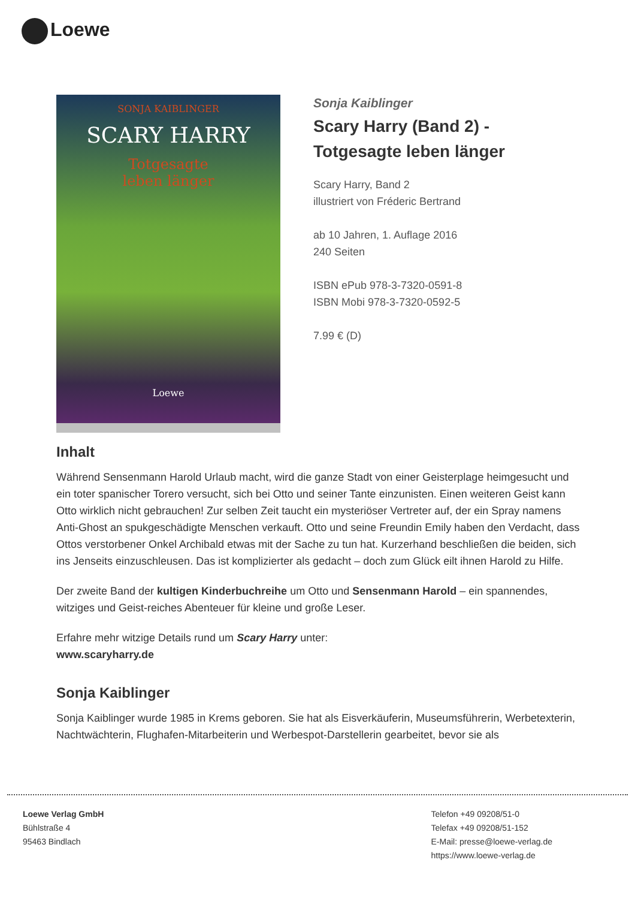Loewe
SONJA KAIBLINGER
SCARY HARRY
Totgesagte
leben länger
Loewe
Sonja Kaiblinger
Scary Harry (Band 2) -
Totgesagte leben länger
Scary Harry, Band 2
illustriert von Fréderic Bertrand
ab 10 Jahren, 1. Auflage 2016
240 Seiten
ISBN ePub 978-3-7320-0591-8
ISBN Mobi 978-3-7320-0592-5
7.99 € (D)
Inhalt
Während Sensenmann Harold Urlaub macht, wird die ganze Stadt von einer Geisterplage heimgesucht und ein toter spanischer Torero versucht, sich bei Otto und seiner Tante einzunisten. Einen weiteren Geist kann Otto wirklich nicht gebrauchen! Zur selben Zeit taucht ein mysteriöser Vertreter auf, der ein Spray namens Anti-Ghost an spukgeschädigte Menschen verkauft. Otto und seine Freundin Emily haben den Verdacht, dass Ottos verstorbener Onkel Archibald etwas mit der Sache zu tun hat. Kurzerhand beschließen die beiden, sich ins Jenseits einzuschleusen. Das ist komplizierter als gedacht – doch zum Glück eilt ihnen Harold zu Hilfe.
Der zweite Band der kultigen Kinderbuchreihe um Otto und Sensenmann Harold – ein spannendes, witziges und Geist-reiches Abenteuer für kleine und große Leser.
Erfahre mehr witzige Details rund um Scary Harry unter:
www.scaryharry.de
Sonja Kaiblinger
Sonja Kaiblinger wurde 1985 in Krems geboren. Sie hat als Eisverkäuferin, Museumsführerin, Werbetexterin, Nachtwächterin, Flughafen-Mitarbeiterin und Werbespot-Darstellerin gearbeitet, bevor sie als
Loewe Verlag GmbH
Bühlstraße 4
95463 Bindlach
Telefon +49 09208/51-0
Telefax +49 09208/51-152
E-Mail: presse@loewe-verlag.de
https://www.loewe-verlag.de